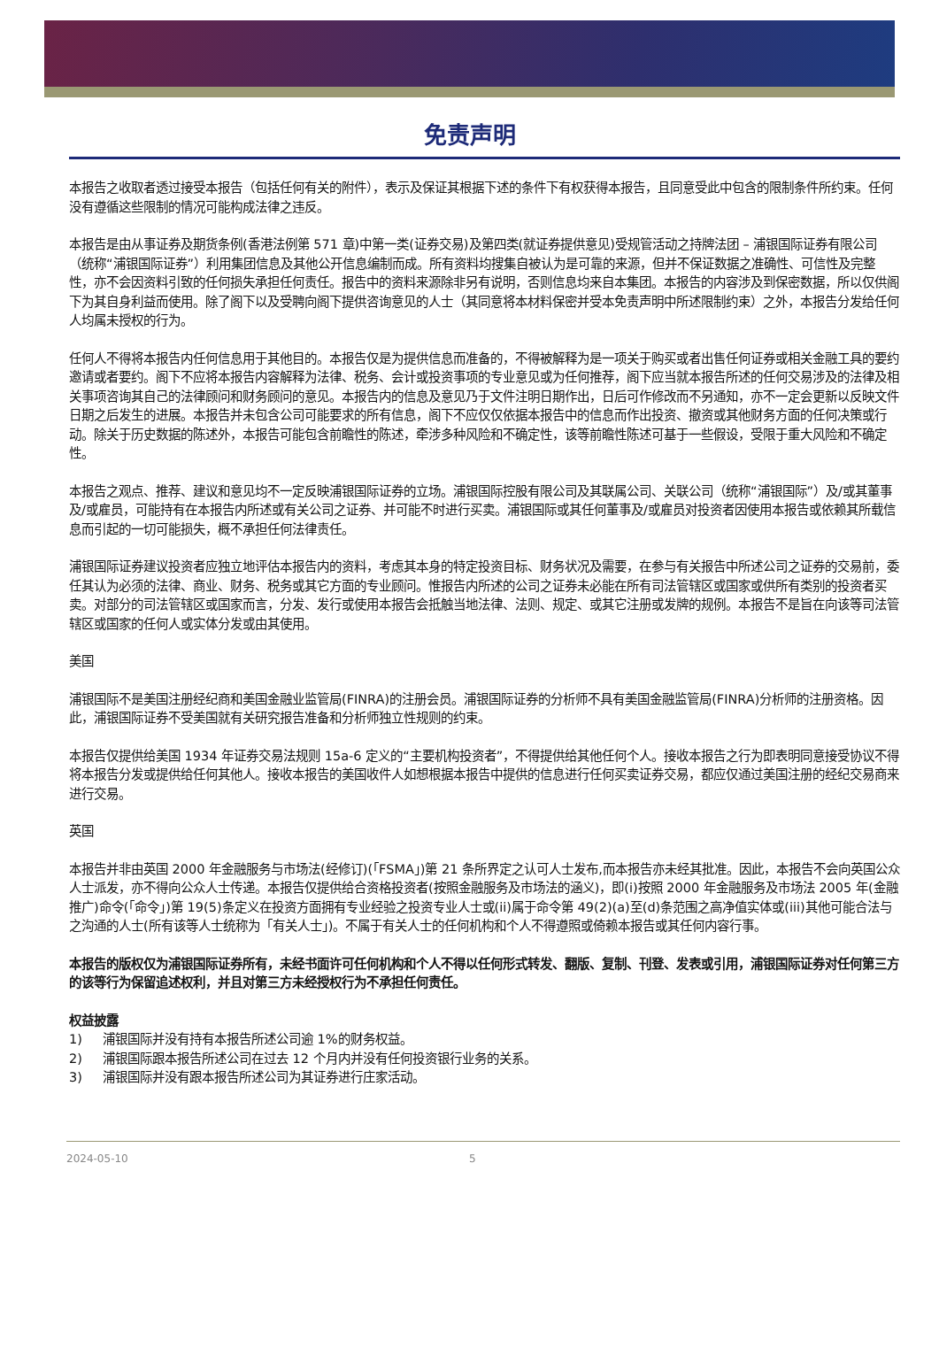免责声明
本报告之收取者透过接受本报告（包括任何有关的附件），表示及保证其根据下述的条件下有权获得本报告，且同意受此中包含的限制条件所约束。任何没有遵循这些限制的情况可能构成法律之违反。
本报告是由从事证券及期货条例(香港法例第 571 章)中第一类(证券交易)及第四类(就证券提供意见)受规管活动之持牌法团 – 浦银国际证券有限公司 （统称“浦银国际证券”）利用集团信息及其他公开信息编制而成。所有资料均搜集自被认为是可靠的来源，但并不保证数据之准确性、可信性及完整性，亦不会因资料引致的任何损失承担任何责任。报告中的资料来源除非另有说明，否则信息均来自本集团。本报告的内容涉及到保密数据，所以仅供阁下为其自身利益而使用。除了阁下以及受聘向阁下提供咨询意见的人士（其同意将本材料保密并受本免责声明中所述限制约束）之外，本报告分发给任何人均属未授权的行为。
任何人不得将本报告内任何信息用于其他目的。本报告仅是为提供信息而准备的，不得被解释为是一项关于购买或者出售任何证券或相关金融工具的要约邀请或者要约。阁下不应将本报告内容解释为法律、税务、会计或投资事项的专业意见或为任何推荐，阁下应当就本报告所述的任何交易涉及的法律及相关事项咨询其自己的法律顾问和财务顾问的意见。本报告内的信息及意见乃于文件注明日期作出，日后可作修改而不另通知，亦不一定会更新以反映文件日期之后发生的进展。本报告并未包含公司可能要求的所有信息，阁下不应仅仅依据本报告中的信息而作出投资、撤资或其他财务方面的任何决策或行动。除关于历史数据的陈述外，本报告可能包含前瞻性的陈述，牵涉多种风险和不确定性，该等前瞻性陈述可基于一些假设，受限于重大风险和不确定性。
本报告之观点、推荐、建议和意见均不一定反映浦银国际证券的立场。浦银国际控股有限公司及其联属公司、关联公司（统称“浦银国际”）及/或其董事及/或雇员，可能持有在本报告内所述或有关公司之证券、并可能不时进行买卖。浦银国际或其任何董事及/或雇员对投资者因使用本报告或依赖其所载信息而引起的一切可能损失，概不承担任何法律责任。
浦银国际证券建议投资者应独立地评估本报告内的资料，考虑其本身的特定投资目标、财务状况及需要，在参与有关报告中所述公司之证券的交易前，委任其认为必须的法律、商业、财务、税务或其它方面的专业顾问。惟报告内所述的公司之证券未必能在所有司法管辖区或国家或供所有类别的投资者买卖。对部分的司法管辖区或国家而言，分发、发行或使用本报告会抵触当地法律、法则、规定、或其它注册或发牌的规例。本报告不是旨在向该等司法管辖区或国家的任何人或实体分发或由其使用。
美国
浦银国际不是美国注册经纪商和美国金融业监管局(FINRA)的注册会员。浦银国际证券的分析师不具有美国金融监管局(FINRA)分析师的注册资格。因此，浦银国际证券不受美国就有关研究报告准备和分析师独立性规则的约束。
本报告仅提供给美国 1934 年证券交易法规则 15a-6 定义的“主要机构投资者”，不得提供给其他任何个人。接收本报告之行为即表明同意接受协议不得将本报告分发或提供给任何其他人。接收本报告的美国收件人如想根据本报告中提供的信息进行任何买卖证券交易，都应仅通过美国注册的经纪交易商来进行交易。
英国
本报告并非由英国 2000 年金融服务与市场法(经修订)(「FSMA」)第 21 条所界定之认可人士发布,而本报告亦未经其批准。因此，本报告不会向英国公众人士派发，亦不得向公众人士传递。本报告仅提供给合资格投资者(按照金融服务及市场法的涵义)，即(i)按照 2000 年金融服务及市场法 2005 年(金融推广)命令(「命令」)第 19(5)条定义在投资方面拥有专业经验之投资专业人士或(ii)属于命令第 49(2)(a)至(d)条范围之高净值实体或(iii)其他可能合法与之沟通的人士(所有该等人士统称为「有关人士」)。不属于有关人士的任何机构和个人不得遵照或倚赖本报告或其任何内容行事。
本报告的版权仅为浦银国际证券所有，未经书面许可任何机构和个人不得以任何形式转发、翻版、复制、刊登、发表或引用，浦银国际证券对任何第三方的该等行为保留追述权利，并且对第三方未经授权行为不承担任何责任。
权益披露
1) 浦银国际并没有持有本报告所述公司逾 1%的财务权益。
2) 浦银国际跟本报告所述公司在过去 12 个月内并没有任何投资银行业务的关系。
3) 浦银国际并没有跟本报告所述公司为其证券进行庄家活动。
2024-05-10 5